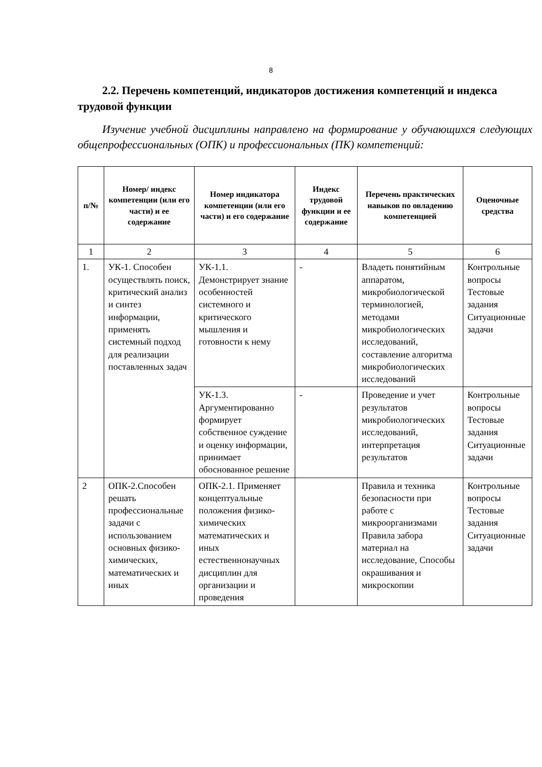8
2.2. Перечень компетенций, индикаторов достижения компетенций и индекса трудовой функции
Изучение учебной дисциплины направлено на формирование у обучающихся следующих общепрофессиональных (ОПК) и профессиональных (ПК) компетенций:
| п/№ | Номер/ индекс компетенции (или его части) и ее содержание | Номер индикатора компетенции (или его части) и его содержание | Индекс трудовой функции и ее содержание | Перечень практических навыков по овладению компетенцией | Оценочные средства |
| --- | --- | --- | --- | --- | --- |
| 1 | 2 | 3 | 4 | 5 | 6 |
| 1. | УК-1. Способен осуществлять поиск, критический анализ и синтез информации, применять системный подход для реализации поставленных задач | УК-1.1. Демонстрирует знание особенностей системного и критического мышления и готовности к нему | - | Владеть понятийным аппаратом, микробиологической терминологией, методами микробиологических исследований, составление алгоритма микробиологических исследований | Контрольные вопросы Тестовые задания Ситуационные задачи |
| | | УК-1.3. Аргументированно формирует собственное суждение и оценку информации, принимает обоснованное решение | - | Проведение и учет результатов микробиологических исследований, интерпретация результатов | Контрольные вопросы Тестовые задания Ситуационные задачи |
| 2 | ОПК-2.Способен решать профессиональные задачи с использованием основных физико-химических, математических и иных | ОПК-2.1. Применяет концептуальные положения физико-химических математических и иных естественнонаучных дисциплин для организации и проведения | | Правила и техника безопасности при работе с микроорганизмами Правила забора материал на исследование, Способы окрашивания и микроскопии | Контрольные вопросы Тестовые задания Ситуационные задачи |